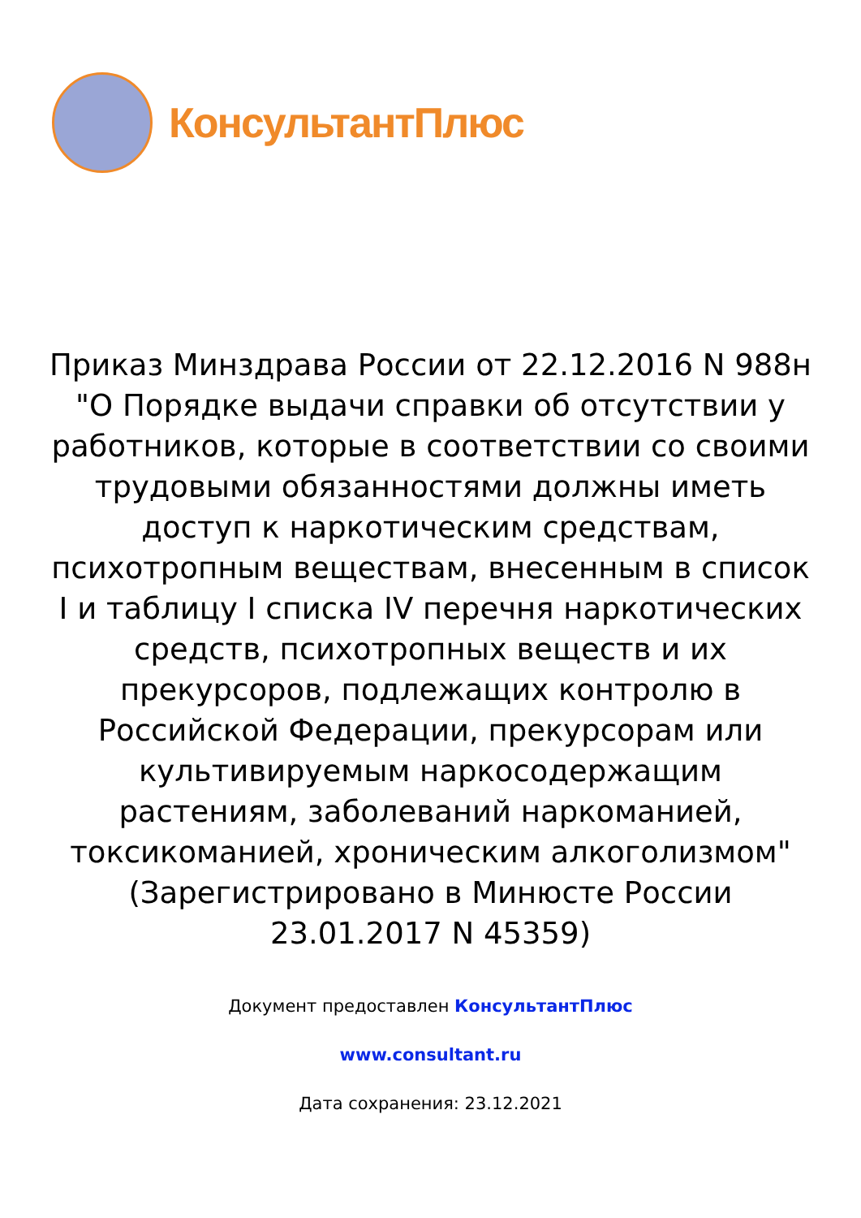КонсультантПлюс
Приказ Минздрава России от 22.12.2016 N 988н "О Порядке выдачи справки об отсутствии у работников, которые в соответствии со своими трудовыми обязанностями должны иметь доступ к наркотическим средствам, психотропным веществам, внесенным в список I и таблицу I списка IV перечня наркотических средств, психотропных веществ и их прекурсоров, подлежащих контролю в Российской Федерации, прекурсорам или культивируемым наркосодержащим растениям, заболеваний наркоманией, токсикоманией, хроническим алкоголизмом"
(Зарегистрировано в Минюсте России 23.01.2017 N 45359)
Документ предоставлен КонсультантПлюс
www.consultant.ru
Дата сохранения: 23.12.2021